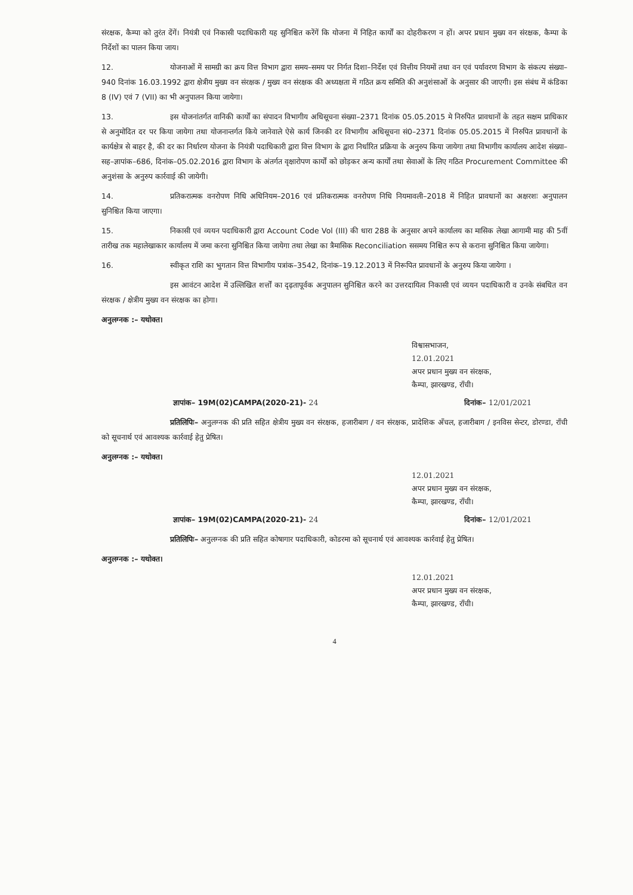संरक्षक, कैम्पा को तुरंत देंगें। नियंत्री एवं निकासी पदाधिकारी यह सुनिश्चित करेंगें कि योजना में निहित कार्यों का दोहरीकरण न हों। अपर प्रधान मुख्य वन संरक्षक, कैम्पा के निर्देशों का पालन किया जाय।
12. योजनाओं में सामग्री का क्रय वित्त विभाग द्वारा समय–समय पर निर्गत दिशा–निर्देश एवं वित्तीय नियमों तथा वन एवं पर्यावरण विभाग के संकल्प संख्या–940 दिनांक 16.03.1992 द्वारा क्षेत्रीय मुख्य वन संरक्षक / मुख्य वन संरक्षक की अध्यक्षता में गठित क्रय समिति की अनुशंसाओं के अनुसार की जाएगी। इस संबंध में कंडिका 8 (IV) एवं 7 (VII) का भी अनुपालन किया जायेगा।
13. इस योजनांतर्गत वानिकी कार्यों का संपादन विभागीय अधिसूचना संख्या–2371 दिनांक 05.05.2015 मे निरुपित प्रावधानों के तहत सक्षम प्राधिकार से अनुमोदित दर पर किया जायेगा तथा योजनान्तर्गत किये जानेवाले ऐसे कार्य जिनकी दर विभागीय अधिसूचना सं0–2371 दिनांक 05.05.2015 में निरुपित प्रावधानों के कार्यक्षेत्र से बाहर है, की दर का निर्धारण योजना के नियंत्री पदाधिकारी द्वारा वित्त विभाग के द्वारा निर्धारित प्रक्रिया के अनुरुप किया जायेगा तथा विभागीय कार्यालय आदेश संख्या–सह–ज्ञापांक–686, दिनांक–05.02.2016 द्वारा विभाग के अंतर्गत वृक्षारोपण कार्यों को छोड़कर अन्य कार्यों तथा सेवाओं के लिए गठित Procurement Committee की अनुशंसा के अनुरुप कार्रवाई की जायेगी।
14. प्रतिकरात्मक वनरोपण निधि अधिनियम–2016 एवं प्रतिकरात्मक वनरोपण निधि नियमावली–2018 में निहित प्रावधानों का अक्षरशः अनुपालन सुनिश्चित किया जाएगा।
15. निकासी एवं व्ययन पदाधिकारी द्वारा Account Code Vol (III) की धारा 288 के अनुसार अपने कार्यालय का मासिक लेखा आगामी माह की 5वीं तारीख तक महालेखाकार कार्यालय में जमा करना सुनिश्चित किया जायेगा तथा लेखा का त्रैमासिक Reconciliation ससमय निश्चित रूप से कराना सुनिश्चित किया जायेगा।
16. स्वीकृत राशि का भुगतान वित्त विभागीय पत्रांक–3542, दिनांक–19.12.2013 में निरूपित प्रावधानों के अनुरुप किया जायेगा ।
इस आवंटन आदेश में उल्लिखित शर्त्तों का दृढ़तापूर्वक अनुपालन सुनिश्चित करने का उत्तरदायित्व निकासी एवं व्ययन पदाधिकारी व उनके संबधित वन संरक्षक / क्षेत्रीय मुख्य वन संरक्षक का होगा।
अनुलग्नक :– यथोक्त।
विश्वासभाजन,
12.01.2021
अपर प्रधान मुख्य वन संरक्षक,
कैम्पा, झारखण्ड, राँची।
ज्ञापांक– 19M(02)CAMPA(2020-21)- 24 दिनांक– 12/01/2021
प्रतिलिपिः– अनुलग्नक की प्रति सहित क्षेत्रीय मुख्य वन संरक्षक, हजारीबाग / वन संरक्षक, प्रादेशिक अँचल, हजारीबाग / इनविस सेन्टर, डोरण्डा, राँची को सूचनार्थ एवं आवश्यक कार्रवाई हेतु प्रेषित।
अनुलग्नक :– यथोक्त।
12.01.2021
अपर प्रधान मुख्य वन संरक्षक,
कैम्पा, झारखण्ड, राँची।
ज्ञापांक– 19M(02)CAMPA(2020-21)- 24 दिनांक– 12/01/2021
प्रतिलिपिः– अनुलग्नक की प्रति सहित कोषागार पदाधिकारी, कोडरमा को सूचनार्थ एवं आवश्यक कार्रवाई हेतु प्रेषित।
अनुलग्नक :– यथोक्त।
12.01.2021
अपर प्रधान मुख्य वन संरक्षक,
कैम्पा, झारखण्ड, राँची।
4